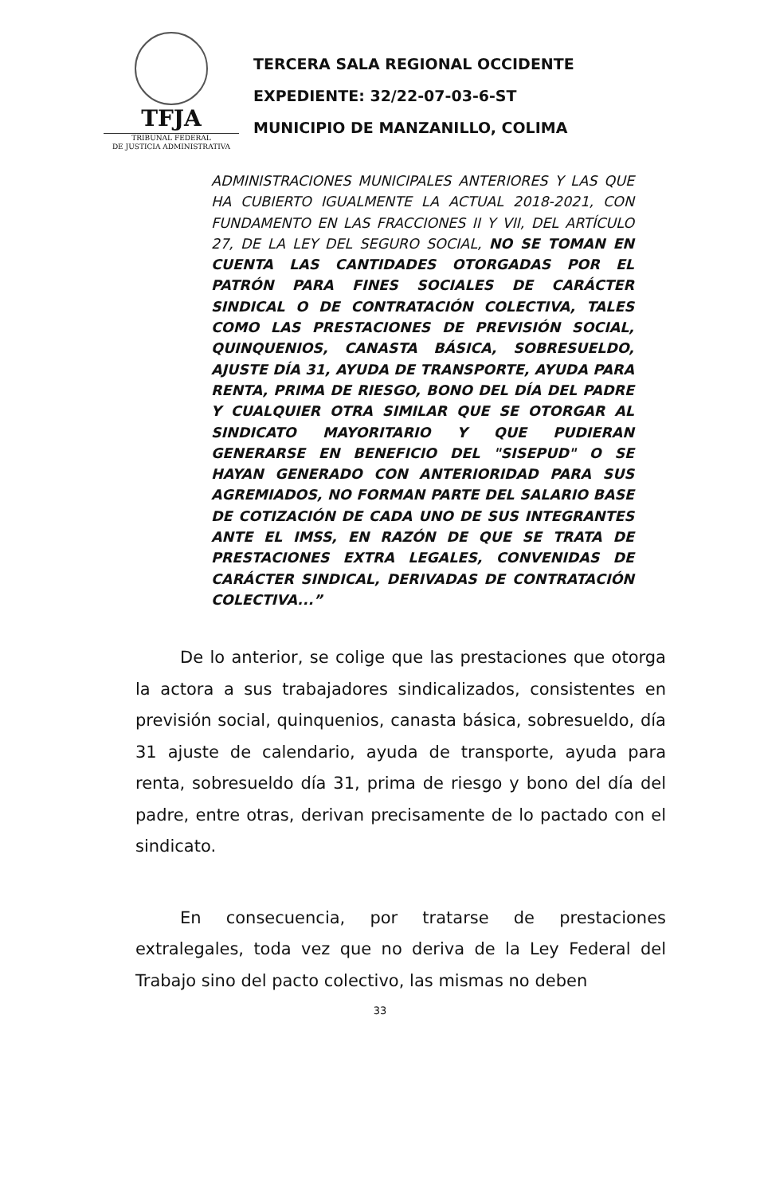TFJA
TRIBUNAL FEDERAL
DE JUSTICIA ADMINISTRATIVA
TERCERA SALA REGIONAL OCCIDENTE
EXPEDIENTE: 32/22-07-03-6-ST
MUNICIPIO DE MANZANILLO, COLIMA
ADMINISTRACIONES MUNICIPALES ANTERIORES Y LAS QUE HA CUBIERTO IGUALMENTE LA ACTUAL 2018-2021, CON FUNDAMENTO EN LAS FRACCIONES II Y VII, DEL ARTÍCULO 27, DE LA LEY DEL SEGURO SOCIAL, NO SE TOMAN EN CUENTA LAS CANTIDADES OTORGADAS POR EL PATRÓN PARA FINES SOCIALES DE CARÁCTER SINDICAL O DE CONTRATACIÓN COLECTIVA, TALES COMO LAS PRESTACIONES DE PREVISIÓN SOCIAL, QUINQUENIOS, CANASTA BÁSICA, SOBRESUELDO, AJUSTE DÍA 31, AYUDA DE TRANSPORTE, AYUDA PARA RENTA, PRIMA DE RIESGO, BONO DEL DÍA DEL PADRE Y CUALQUIER OTRA SIMILAR QUE SE OTORGAR AL SINDICATO MAYORITARIO Y QUE PUDIERAN GENERARSE EN BENEFICIO DEL "SISEPUD" O SE HAYAN GENERADO CON ANTERIORIDAD PARA SUS AGREMIADOS, NO FORMAN PARTE DEL SALARIO BASE DE COTIZACIÓN DE CADA UNO DE SUS INTEGRANTES ANTE EL IMSS, EN RAZÓN DE QUE SE TRATA DE PRESTACIONES EXTRA LEGALES, CONVENIDAS DE CARÁCTER SINDICAL, DERIVADAS DE CONTRATACIÓN COLECTIVA...”
De lo anterior, se colige que las prestaciones que otorga la actora a sus trabajadores sindicalizados, consistentes en previsión social, quinquenios, canasta básica, sobresueldo, día 31 ajuste de calendario, ayuda de transporte, ayuda para renta, sobresueldo día 31, prima de riesgo y bono del día del padre, entre otras, derivan precisamente de lo pactado con el sindicato.
En consecuencia, por tratarse de prestaciones extralegales, toda vez que no deriva de la Ley Federal del Trabajo sino del pacto colectivo, las mismas no deben
33